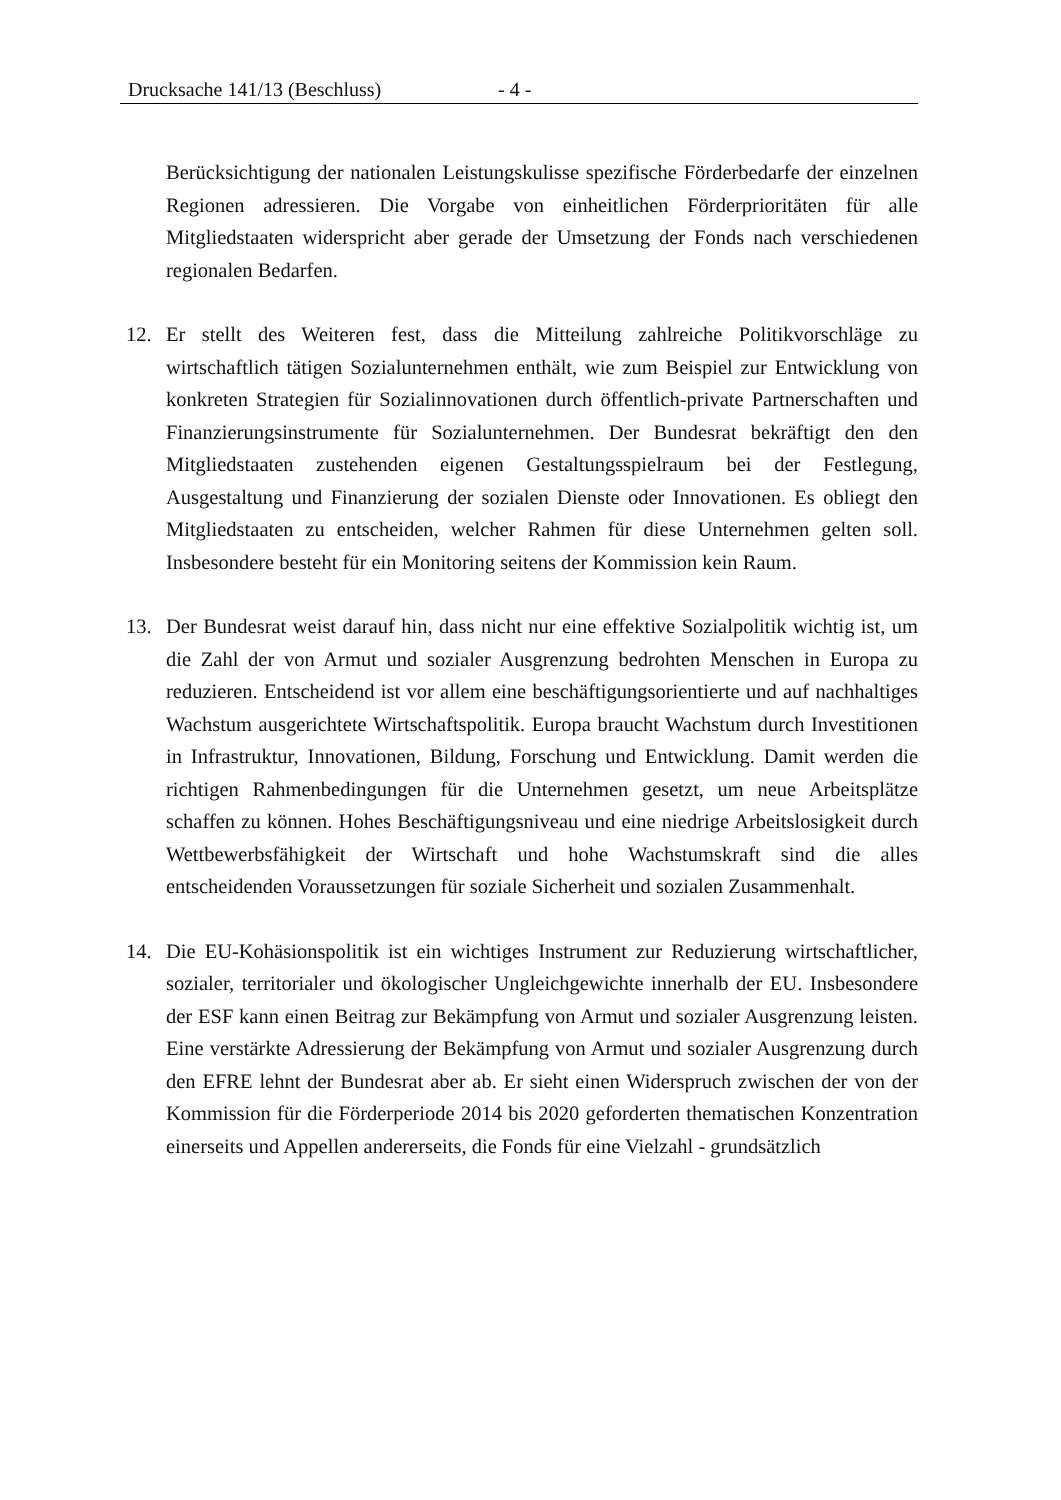Drucksache 141/13 (Beschluss) - 4 -
Berücksichtigung der nationalen Leistungskulisse spezifische Förderbedarfe der einzelnen Regionen adressieren. Die Vorgabe von einheitlichen Förder­prioritäten für alle Mitgliedstaaten widerspricht aber gerade der Umsetzung der Fonds nach verschiedenen regionalen Bedarfen.
12. Er stellt des Weiteren fest, dass die Mitteilung zahlreiche Politikvorschläge zu wirtschaftlich tätigen Sozialunternehmen enthält, wie zum Beispiel zur Ent­wicklung von konkreten Strategien für Sozialinnovationen durch öffentlich-pri­vate Partnerschaften und Finanzierungsinstrumente für Sozialunternehmen. Der Bundesrat bekräftigt den den Mitgliedstaaten zustehenden eigenen Gestaltungs­spielraum bei der Festlegung, Ausgestaltung und Finanzierung der sozialen Dienste oder Innovationen. Es obliegt den Mitgliedstaaten zu entscheiden, welcher Rahmen für diese Unternehmen gelten soll. Insbesondere besteht für ein Monitoring seitens der Kommission kein Raum.
13. Der Bundesrat weist darauf hin, dass nicht nur eine effektive Sozialpolitik wichtig ist, um die Zahl der von Armut und sozialer Ausgrenzung bedrohten Menschen in Europa zu reduzieren. Entscheidend ist vor allem eine beschäf­tigungsorientierte und auf nachhaltiges Wachstum ausgerichtete Wirtschafts­politik. Europa braucht Wachstum durch Investitionen in Infrastruktur, Inno­vationen, Bildung, Forschung und Entwicklung. Damit werden die richtigen Rahmenbedingungen für die Unternehmen gesetzt, um neue Arbeitsplätze schaffen zu können. Hohes Beschäftigungsniveau und eine niedrige Arbeits­losigkeit durch Wettbewerbsfähigkeit der Wirtschaft und hohe Wachstumskraft sind die alles entscheidenden Voraussetzungen für soziale Sicherheit und sozialen Zusammenhalt.
14. Die EU-Kohäsionspolitik ist ein wichtiges Instrument zur Reduzierung wirt­schaftlicher, sozialer, territorialer und ökologischer Ungleichgewichte innerhalb der EU. Insbesondere der ESF kann einen Beitrag zur Bekämpfung von Armut und sozialer Ausgrenzung leisten. Eine verstärkte Adressierung der Bekämp­fung von Armut und sozialer Ausgrenzung durch den EFRE lehnt der Bundesrat aber ab. Er sieht einen Widerspruch zwischen der von der Kommission für die Förderperiode 2014 bis 2020 geforderten thematischen Konzentration einerseits und Appellen andererseits, die Fonds für eine Vielzahl - grundsätzlich